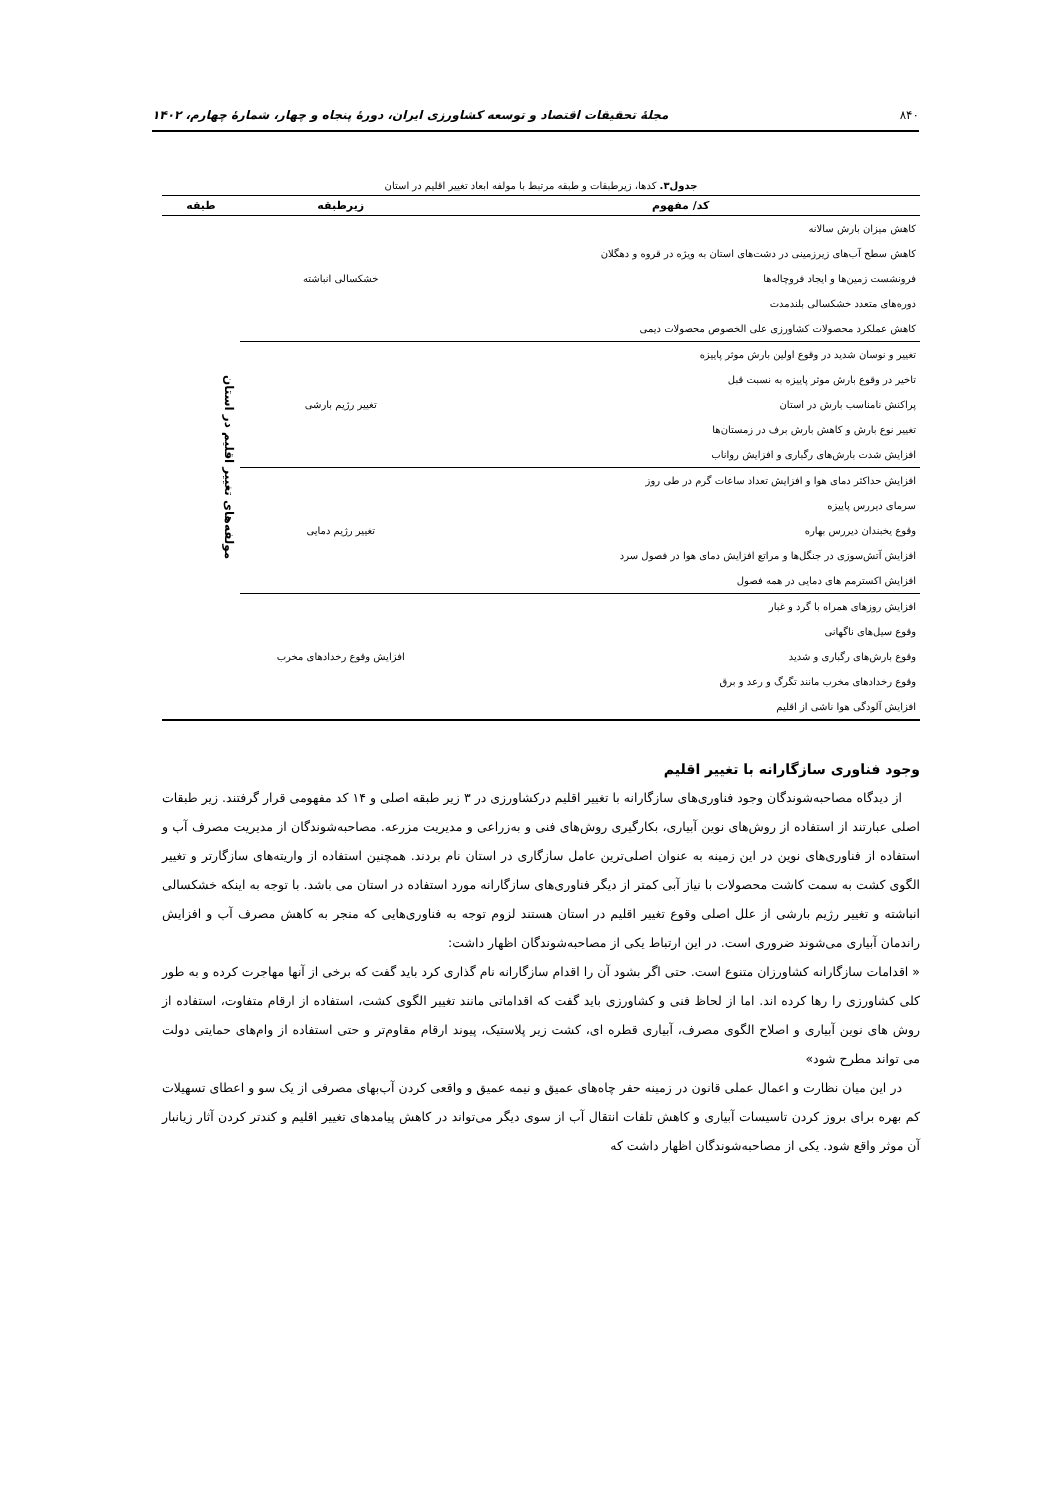۸۴۰ مجلهٔ تحقیقات اقتصاد و توسعه کشاورزی ایران، دورهٔ پنجاه و چهار، شمارهٔ چهارم، ۱۴۰۲
جدول۳. کدها، زیرطبقات و طبقه مرتبط با مولفه ابعاد تغییر اقلیم در استان
| کد/ مفهوم | زیرطبقه | طبقه |
| --- | --- | --- |
| کاهش میزان بارش سالانه کاهش سطح آب‌های زیرزمینی در دشت‌های استان به ویژه در قروه و دهگلان فرونشست زمین‌ها و ایجاد فروچاله‌ها دوره‌های متعدد خشکسالی بلندمدت کاهش عملکرد محصولات کشاورزی علی الخصوص محصولات دیمی | خشکسالی انباشته | مولفه‌های تغییر اقلیم در استان |
| تغییر و نوسان شدید در وقوع اولین بارش موثر پاییزه تاخیر در وقوع بارش موثر پاییزه به نسبت قبل پراکنش نامناسب بارش در استان تغییر نوع بارش و کاهش بارش برف در زمستان‌ها افزایش شدت بارش‌های رگباری و افزایش رواناب | تغییر رژیم بارشی | |
| افزایش حداکثر دمای هوا و افزایش تعداد ساعات گرم در طی روز سرمای دیررس پاییزه وقوع یخبندان دیررس بهاره افزایش آتش‌سوزی در جنگل‌ها و مراتع افزایش دمای هوا در فصول سرد افزایش اکسترمم های دمایی در همه فصول | تغییر رژیم دمایی | |
| افزایش روزهای همراه با گرد و غبار وقوع سیل‌های ناگهانی وقوع بارش‌های رگباری و شدید وقوع رخدادهای مخرب مانند تگرگ و رعد و برق افزایش آلودگی هوا ناشی از اقلیم | افزایش وقوع رخدادهای مخرب | |
وجود فناوری سازگارانه با تغییر اقلیم
از دیدگاه مصاحبه‌شوندگان وجود فناوری‌های سازگارانه با تغییر اقلیم درکشاورزی در ۳ زیر طبقه اصلی و ۱۴ کد مفهومی قرار گرفتند. زیر طبقات اصلی عبارتند از استفاده از روش‌های نوین آبیاری، بکارگیری روش‌های فنی و به‌زراعی و مدیریت مزرعه. مصاحبه‌شوندگان از مدیریت مصرف آب و استفاده از فناوری‌های نوین در این زمینه به عنوان اصلی‌ترین عامل سازگاری در استان نام بردند. همچنین استفاده از واریته‌های سازگارتر و تغییر الگوی کشت به سمت کاشت محصولات با نیاز آبی کمتر از دیگر فناوری‌های سازگارانه مورد استفاده در استان می باشد. با توجه به اینکه خشکسالی انباشته و تغییر رژیم بارشی از علل اصلی وقوع تغییر اقلیم در استان هستند لزوم توجه به فناوری‌هایی که منجر به کاهش مصرف آب و افزایش راندمان آبیاری می‌شوند ضروری است. در این ارتباط یکی از مصاحبه‌شوندگان اظهار داشت:
« اقدامات سازگارانه کشاورزان متنوع است. حتی اگر بشود آن را اقدام سازگارانه نام گذاری کرد باید گفت که برخی از آنها مهاجرت کرده و به طور کلی کشاورزی را رها کرده اند. اما از لحاظ فنی و کشاورزی باید گفت که اقداماتی مانند تغییر الگوی کشت، استفاده از ارقام متفاوت، استفاده از روش های نوین آبیاری و اصلاح الگوی مصرف، آبیاری قطره ای، کشت زیر پلاستیک، پیوند ارقام مقاوم‌تر و حتی استفاده از وام‌های حمایتی دولت می تواند مطرح شود»
در این میان نظارت و اعمال عملی قانون در زمینه حفر چاه‌های عمیق و نیمه عمیق و واقعی کردن آب‌بهای مصرفی از یک سو و اعطای تسهیلات کم بهره برای بروز کردن تاسیسات آبیاری و کاهش تلفات انتقال آب از سوی دیگر می‌تواند در کاهش پیامدهای تغییر اقلیم و کندتر کردن آثار زیانبار آن موثر واقع شود. یکی از مصاحبه‌شوندگان اظهار داشت که